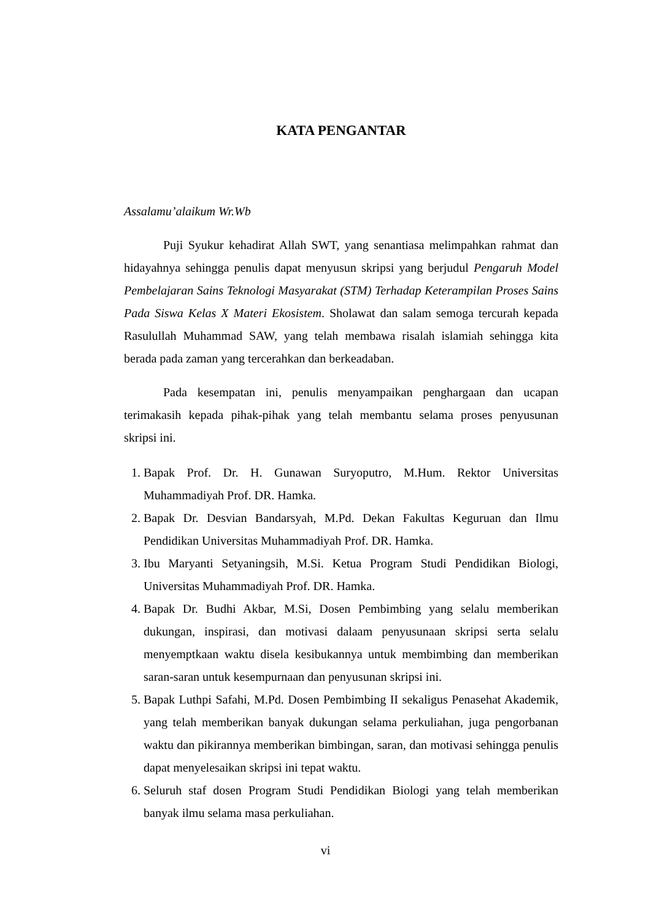KATA PENGANTAR
Assalamu’alaikum Wr.Wb
Puji Syukur kehadirat Allah SWT, yang senantiasa melimpahkan rahmat dan hidayahnya sehingga penulis dapat menyusun skripsi yang berjudul Pengaruh Model Pembelajaran Sains Teknologi Masyarakat (STM) Terhadap Keterampilan Proses Sains Pada Siswa Kelas X Materi Ekosistem. Sholawat dan salam semoga tercurah kepada Rasulullah Muhammad SAW, yang telah membawa risalah islamiah sehingga kita berada pada zaman yang tercerahkan dan berkeadaban.
Pada kesempatan ini, penulis menyampaikan penghargaan dan ucapan terimakasih kepada pihak-pihak yang telah membantu selama proses penyusunan skripsi ini.
1. Bapak Prof. Dr. H. Gunawan Suryoputro, M.Hum. Rektor Universitas Muhammadiyah Prof. DR. Hamka.
2. Bapak Dr. Desvian Bandarsyah, M.Pd. Dekan Fakultas Keguruan dan Ilmu Pendidikan Universitas Muhammadiyah Prof. DR. Hamka.
3. Ibu Maryanti Setyaningsih, M.Si. Ketua Program Studi Pendidikan Biologi, Universitas Muhammadiyah Prof. DR. Hamka.
4. Bapak Dr. Budhi Akbar, M.Si, Dosen Pembimbing yang selalu memberikan dukungan, inspirasi, dan motivasi dalaam penyusunaan skripsi serta selalu menyemptkaan waktu disela kesibukannya untuk membimbing dan memberikan saran-saran untuk kesempurnaan dan penyusunan skripsi ini.
5. Bapak Luthpi Safahi, M.Pd. Dosen Pembimbing II sekaligus Penasehat Akademik, yang telah memberikan banyak dukungan selama perkuliahan, juga pengorbanan waktu dan pikirannya memberikan bimbingan, saran, dan motivasi sehingga penulis dapat menyelesaikan skripsi ini tepat waktu.
6. Seluruh staf dosen Program Studi Pendidikan Biologi yang telah memberikan banyak ilmu selama masa perkuliahan.
vi